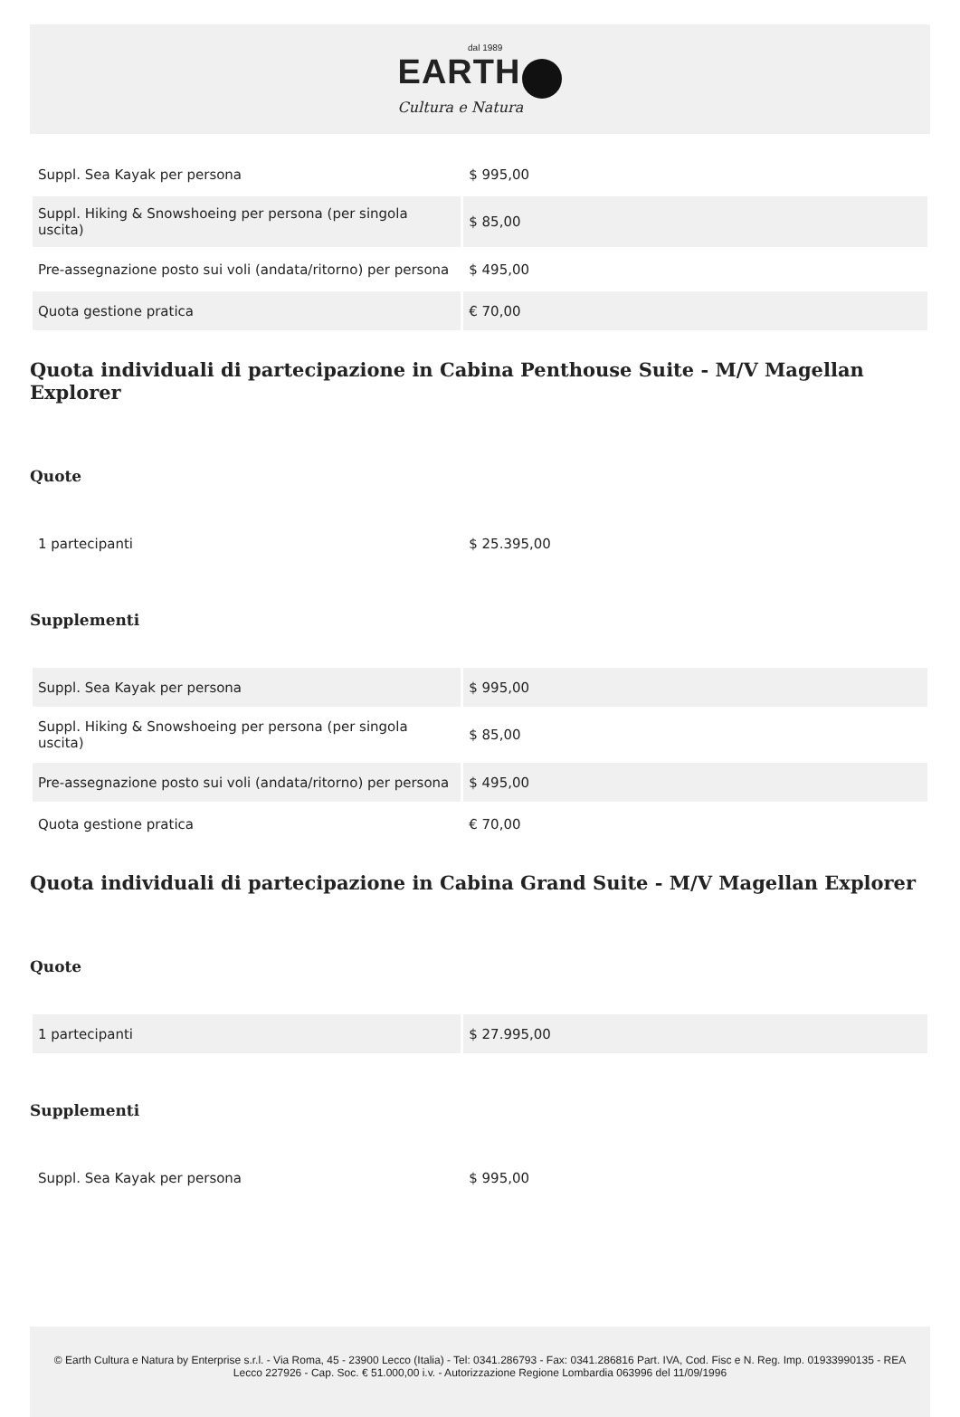dal 1989
EARTH
Cultura e Natura
| Suppl. Sea Kayak per persona | $ 995,00 |
| Suppl. Hiking & Snowshoeing per persona (per singola uscita) | $ 85,00 |
| Pre-assegnazione posto sui voli (andata/ritorno) per persona | $ 495,00 |
| Quota gestione pratica | € 70,00 |
Quota individuali di partecipazione in Cabina Penthouse Suite - M/V Magellan Explorer
Quote
| 1 partecipanti | $ 25.395,00 |
Supplementi
| Suppl. Sea Kayak per persona | $ 995,00 |
| Suppl. Hiking & Snowshoeing per persona (per singola uscita) | $ 85,00 |
| Pre-assegnazione posto sui voli (andata/ritorno) per persona | $ 495,00 |
| Quota gestione pratica | € 70,00 |
Quota individuali di partecipazione in Cabina Grand Suite - M/V Magellan Explorer
Quote
| 1 partecipanti | $ 27.995,00 |
Supplementi
| Suppl. Sea Kayak per persona | $ 995,00 |
© Earth Cultura e Natura by Enterprise s.r.l. - Via Roma, 45 - 23900 Lecco (Italia) - Tel: 0341.286793 - Fax: 0341.286816 Part. IVA, Cod. Fisc e N. Reg. Imp. 01933990135 - REA Lecco 227926 - Cap. Soc. € 51.000,00 i.v. - Autorizzazione Regione Lombardia 063996 del 11/09/1996